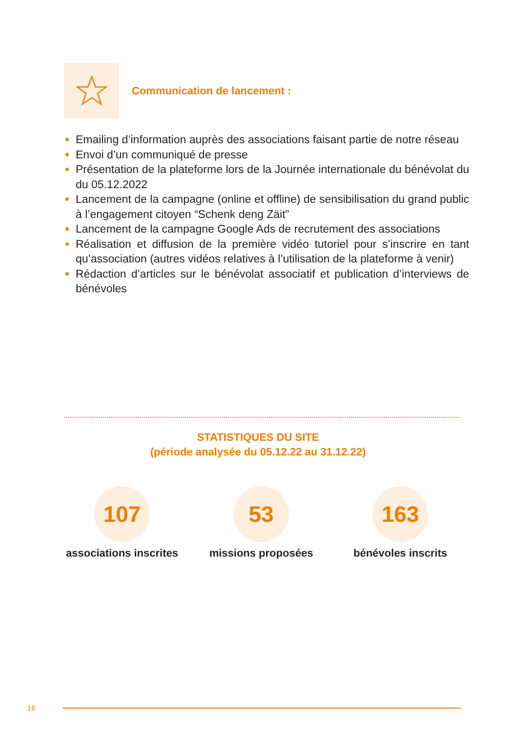Communication de lancement :
Emailing d’information auprès des associations faisant partie de notre réseau
Envoi d’un communiqué de presse
Présentation de la plateforme lors de la Journée internationale du bénévolat du du 05.12.2022
Lancement de la campagne (online et offline) de sensibilisation du grand public à l’engagement citoyen “Schenk deng Zäit”
Lancement de la campagne Google Ads de recrutement des associations
Réalisation et diffusion de la première vidéo tutoriel pour s’inscrire en tant qu’association (autres vidéos relatives à l’utilisation de la plateforme à venir)
Rédaction d’articles sur le bénévolat associatif et publication d’interviews de bénévoles
STATISTIQUES DU SITE
(période analysée du 05.12.22 au 31.12.22)
107
associations inscrites
53
missions proposées
163
bénévoles inscrits
16